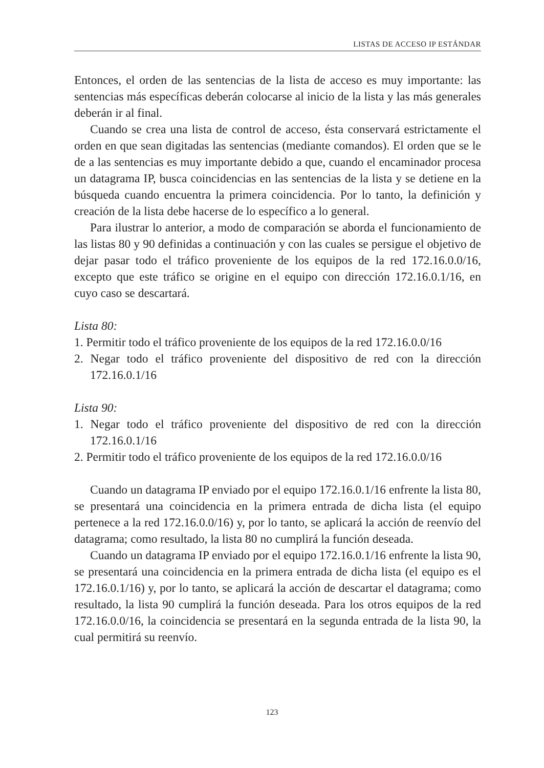LISTAS DE ACCESO IP ESTÁNDAR
Entonces, el orden de las sentencias de la lista de acceso es muy importante: las sentencias más específicas deberán colocarse al inicio de la lista y las más generales deberán ir al final.
Cuando se crea una lista de control de acceso, ésta conservará estrictamente el orden en que sean digitadas las sentencias (mediante comandos). El orden que se le de a las sentencias es muy importante debido a que, cuando el encaminador procesa un datagrama IP, busca coincidencias en las sentencias de la lista y se detiene en la búsqueda cuando encuentra la primera coincidencia. Por lo tanto, la definición y creación de la lista debe hacerse de lo específico a lo general.
Para ilustrar lo anterior, a modo de comparación se aborda el funcionamiento de las listas 80 y 90 definidas a continuación y con las cuales se persigue el objetivo de dejar pasar todo el tráfico proveniente de los equipos de la red 172.16.0.0/16, excepto que este tráfico se origine en el equipo con dirección 172.16.0.1/16, en cuyo caso se descartará.
Lista 80:
1. Permitir todo el tráfico proveniente de los equipos de la red 172.16.0.0/16
2. Negar todo el tráfico proveniente del dispositivo de red con la dirección 172.16.0.1/16
Lista 90:
1. Negar todo el tráfico proveniente del dispositivo de red con la dirección 172.16.0.1/16
2. Permitir todo el tráfico proveniente de los equipos de la red 172.16.0.0/16
Cuando un datagrama IP enviado por el equipo 172.16.0.1/16 enfrente la lista 80, se presentará una coincidencia en la primera entrada de dicha lista (el equipo pertenece a la red 172.16.0.0/16) y, por lo tanto, se aplicará la acción de reenvío del datagrama; como resultado, la lista 80 no cumplirá la función deseada.
Cuando un datagrama IP enviado por el equipo 172.16.0.1/16 enfrente la lista 90, se presentará una coincidencia en la primera entrada de dicha lista (el equipo es el 172.16.0.1/16) y, por lo tanto, se aplicará la acción de descartar el datagrama; como resultado, la lista 90 cumplirá la función deseada. Para los otros equipos de la red 172.16.0.0/16, la coincidencia se presentará en la segunda entrada de la lista 90, la cual permitirá su reenvío.
123